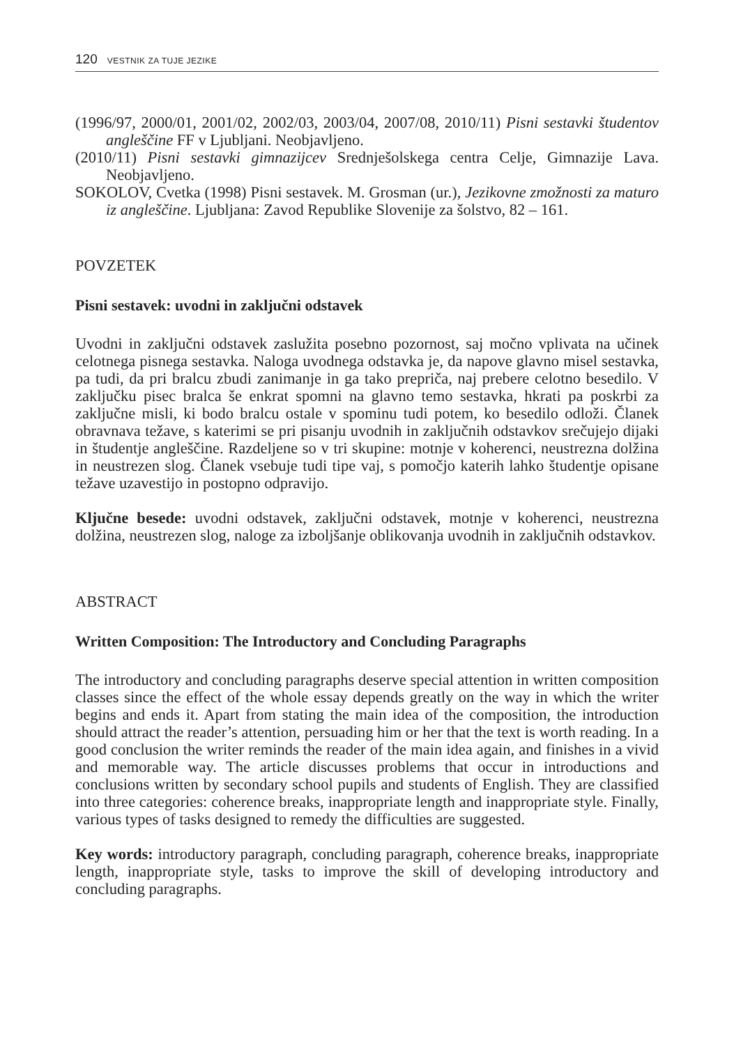120 VESTNIK ZA TUJE JEZIKE
(1996/97, 2000/01, 2001/02, 2002/03, 2003/04, 2007/08, 2010/11) Pisni sestavki študentov angleščine FF v Ljubljani. Neobjavljeno.
(2010/11) Pisni sestavki gimnazijcev Srednješolskega centra Celje, Gimnazije Lava. Neobjavljeno.
SOKOLOV, Cvetka (1998) Pisni sestavek. M. Grosman (ur.), Jezikovne zmožnosti za maturo iz angleščine. Ljubljana: Zavod Republike Slovenije za šolstvo, 82 – 161.
POVZETEK
Pisni sestavek: uvodni in zaključni odstavek
Uvodni in zaključni odstavek zaslužita posebno pozornost, saj močno vplivata na učinek celotnega pisnega sestavka. Naloga uvodnega odstavka je, da napove glavno misel sestavka, pa tudi, da pri bralcu zbudi zanimanje in ga tako prepriča, naj prebere celotno besedilo. V zaključku pisec bralca še enkrat spomni na glavno temo sestavka, hkrati pa poskrbi za zaključne misli, ki bodo bralcu ostale v spominu tudi potem, ko besedilo odloži. Članek obravnava težave, s katerimi se pri pisanju uvodnih in zaključnih odstavkov srečujejo dijaki in študentje angleščine. Razdeljene so v tri skupine: motnje v koherenci, neustrezna dolžina in neustrezen slog. Članek vsebuje tudi tipe vaj, s pomočjo katerih lahko študentje opisane težave uzavestijo in postopno odpravijo.
Ključne besede: uvodni odstavek, zaključni odstavek, motnje v koherenci, neustrezna dolžina, neustrezen slog, naloge za izboljšanje oblikovanja uvodnih in zaključnih odstavkov.
ABSTRACT
Written Composition: The Introductory and Concluding Paragraphs
The introductory and concluding paragraphs deserve special attention in written composition classes since the effect of the whole essay depends greatly on the way in which the writer begins and ends it. Apart from stating the main idea of the composition, the introduction should attract the reader’s attention, persuading him or her that the text is worth reading. In a good conclusion the writer reminds the reader of the main idea again, and finishes in a vivid and memorable way. The article discusses problems that occur in introductions and conclusions written by secondary school pupils and students of English. They are classified into three categories: coherence breaks, inappropriate length and inappropriate style. Finally, various types of tasks designed to remedy the difficulties are suggested.
Key words: introductory paragraph, concluding paragraph, coherence breaks, inappropriate length, inappropriate style, tasks to improve the skill of developing introductory and concluding paragraphs.